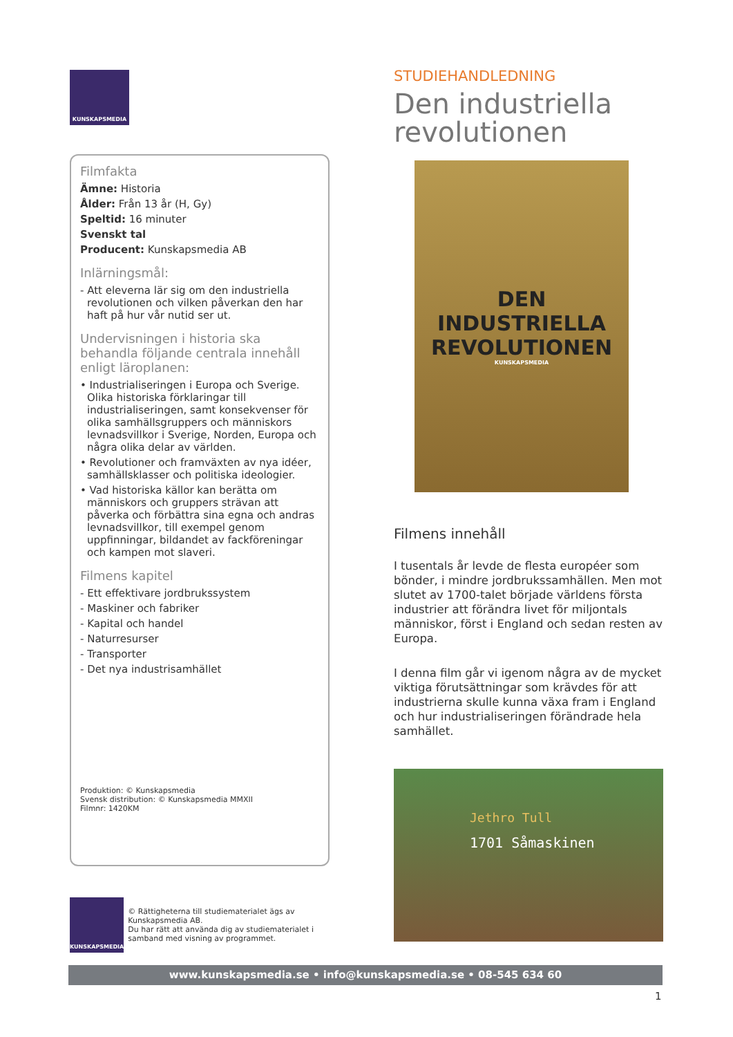KUNSKAPSMEDIA
Filmfakta
Ämne: Historia
Ålder: Från 13 år (H, Gy)
Speltid: 16 minuter
Svenskt tal
Producent: Kunskapsmedia AB
Inlärningsmål:
- Att eleverna lär sig om den industriella revolutionen och vilken påverkan den har haft på hur vår nutid ser ut.
Undervisningen i historia ska behandla följande centrala innehåll enligt läroplanen:
• Industrialiseringen i Europa och Sverige. Olika historiska förklaringar till industrialiseringen, samt konsekvenser för olika samhällsgruppers och människors levnadsvillkor i Sverige, Norden, Europa och några olika delar av världen.
• Revolutioner och framväxten av nya idéer, samhällsklasser och politiska ideologier.
• Vad historiska källor kan berätta om människors och gruppers strävan att påverka och förbättra sina egna och andras levnadsvillkor, till exempel genom uppfinningar, bildandet av fackföreningar och kampen mot slaveri.
Filmens kapitel
- Ett effektivare jordbrukssystem
- Maskiner och fabriker
- Kapital och handel
- Naturresurser
- Transporter
- Det nya industrisamhället
Produktion: © Kunskapsmedia
Svensk distribution: © Kunskapsmedia MMXII
Filmnr: 1420KM
KUNSKAPSMEDIA
© Rättigheterna till studiematerialet ägs av Kunskapsmedia AB.
Du har rätt att använda dig av studiematerialet i samband med visning av programmet.
STUDIEHANDLEDNING
Den industriella revolutionen
DEN
INDUSTRIELLA
REVOLUTIONEN
KUNSKAPSMEDIA
Filmens innehåll
I tusentals år levde de flesta européer som bönder, i mindre jordbrukssamhällen. Men mot slutet av 1700-talet började världens första industrier att förändra livet för miljontals människor, först i England och sedan resten av Europa.
I denna film går vi igenom några av de mycket viktiga förutsättningar som krävdes för att industrierna skulle kunna växa fram i England och hur industrialiseringen förändrade hela samhället.
Jethro Tull
1701 Såmaskinen
www.kunskapsmedia.se • info@kunskapsmedia.se • 08-545 634 60
1